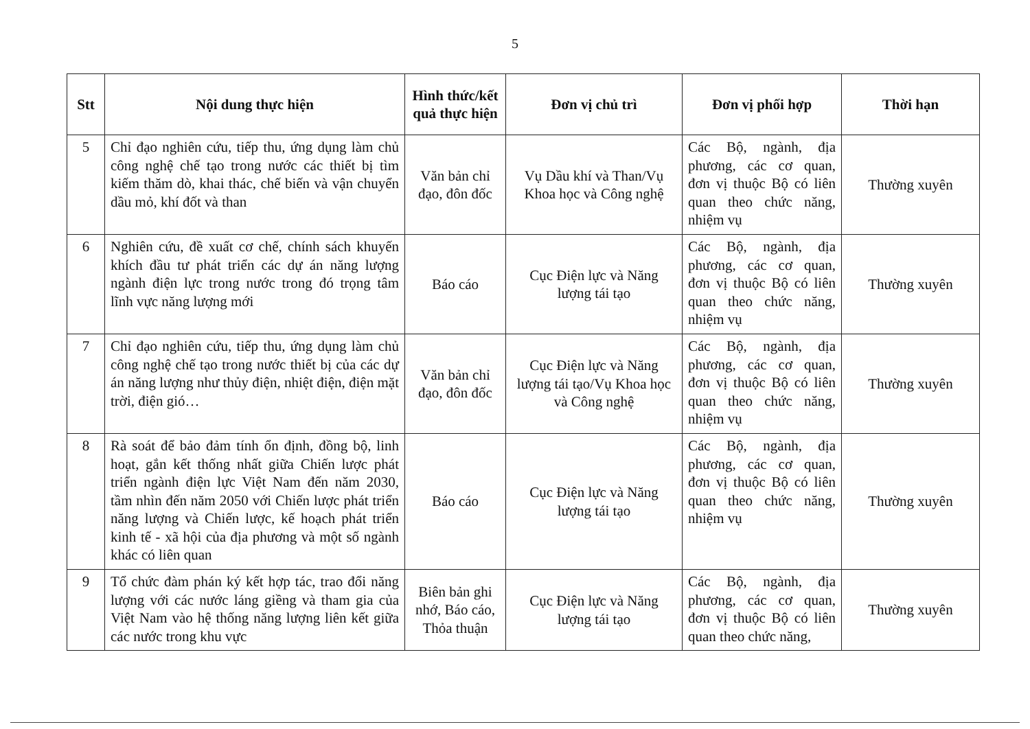5
| Stt | Nội dung thực hiện | Hình thức/kết quả thực hiện | Đơn vị chủ trì | Đơn vị phối hợp | Thời hạn |
| --- | --- | --- | --- | --- | --- |
| 5 | Chỉ đạo nghiên cứu, tiếp thu, ứng dụng làm chủ công nghệ chế tạo trong nước các thiết bị tìm kiếm thăm dò, khai thác, chế biến và vận chuyển dầu mỏ, khí đốt và than | Văn bản chỉ đạo, đôn đốc | Vụ Dầu khí và Than/Vụ Khoa học và Công nghệ | Các Bộ, ngành, địa phương, các cơ quan, đơn vị thuộc Bộ có liên quan theo chức năng, nhiệm vụ | Thường xuyên |
| 6 | Nghiên cứu, đề xuất cơ chế, chính sách khuyến khích đầu tư phát triển các dự án năng lượng ngành điện lực trong nước trong đó trọng tâm lĩnh vực năng lượng mới | Báo cáo | Cục Điện lực và Năng lượng tái tạo | Các Bộ, ngành, địa phương, các cơ quan, đơn vị thuộc Bộ có liên quan theo chức năng, nhiệm vụ | Thường xuyên |
| 7 | Chỉ đạo nghiên cứu, tiếp thu, ứng dụng làm chủ công nghệ chế tạo trong nước thiết bị của các dự án năng lượng như thủy điện, nhiệt điện, điện mặt trời, điện gió… | Văn bản chỉ đạo, đôn đốc | Cục Điện lực và Năng lượng tái tạo/Vụ Khoa học và Công nghệ | Các Bộ, ngành, địa phương, các cơ quan, đơn vị thuộc Bộ có liên quan theo chức năng, nhiệm vụ | Thường xuyên |
| 8 | Rà soát để bảo đảm tính ổn định, đồng bộ, linh hoạt, gắn kết thống nhất giữa Chiến lược phát triển ngành điện lực Việt Nam đến năm 2030, tầm nhìn đến năm 2050 với Chiến lược phát triển năng lượng và Chiến lược, kế hoạch phát triển kinh tế - xã hội của địa phương và một số ngành khác có liên quan | Báo cáo | Cục Điện lực và Năng lượng tái tạo | Các Bộ, ngành, địa phương, các cơ quan, đơn vị thuộc Bộ có liên quan theo chức năng, nhiệm vụ | Thường xuyên |
| 9 | Tổ chức đàm phán ký kết hợp tác, trao đổi năng lượng với các nước láng giềng và tham gia của Việt Nam vào hệ thống năng lượng liên kết giữa các nước trong khu vực | Biên bản ghi nhớ, Báo cáo, Thỏa thuận | Cục Điện lực và Năng lượng tái tạo | Các Bộ, ngành, địa phương, các cơ quan, đơn vị thuộc Bộ có liên quan theo chức năng, | Thường xuyên |